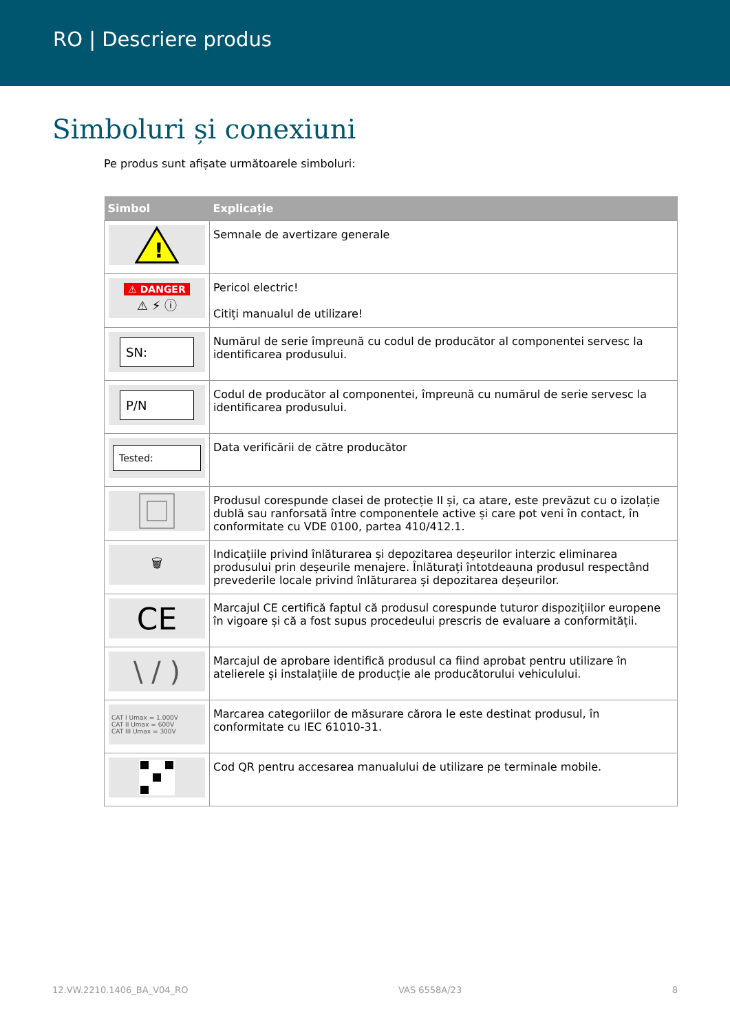RO | Descriere produs
Simboluri și conexiuni
Pe produs sunt afișate următoarele simboluri:
| Simbol | Explicație |
| --- | --- |
| ! | Semnale de avertizare generale |
| ⚠ DANGER ⚠ ⚡ ⓘ | Pericol electric! Citiți manualul de utilizare! |
| SN: | Numărul de serie împreună cu codul de producător al componentei servesc la identificarea produsului. |
| P/N | Codul de producător al componentei, împreună cu numărul de serie servesc la identificarea produsului. |
| Tested: | Data verificării de către producător |
| | Produsul corespunde clasei de protecție II și, ca atare, este prevăzut cu o izolație dublă sau ranforsată între componentele active și care pot veni în contact, în conformitate cu VDE 0100, partea 410/412.1. |
| 🗑 | Indicațiile privind înlăturarea și depozitarea deșeurilor interzic eliminarea produsului prin deșeurile menajere. Înlăturați întotdeauna produsul respectând prevederile locale privind înlăturarea și depozitarea deșeurilor. |
| CE | Marcajul CE certifică faptul că produsul corespunde tuturor dispozițiilor europene în vigoare și că a fost supus procedeului prescris de evaluare a conformității. |
| \ / ) | Marcajul de aprobare identifică produsul ca fiind aprobat pentru utilizare în atelierele și instalațiile de producție ale producătorului vehiculului. |
| CAT I Umax = 1.000V CAT II Umax = 600V CAT III Umax = 300V | Marcarea categoriilor de măsurare cărora le este destinat produsul, în conformitate cu IEC 61010-31. |
| | Cod QR pentru accesarea manualului de utilizare pe terminale mobile. |
12.VW.2210.1406_BA_V04_RO VAS 6558A/23 8